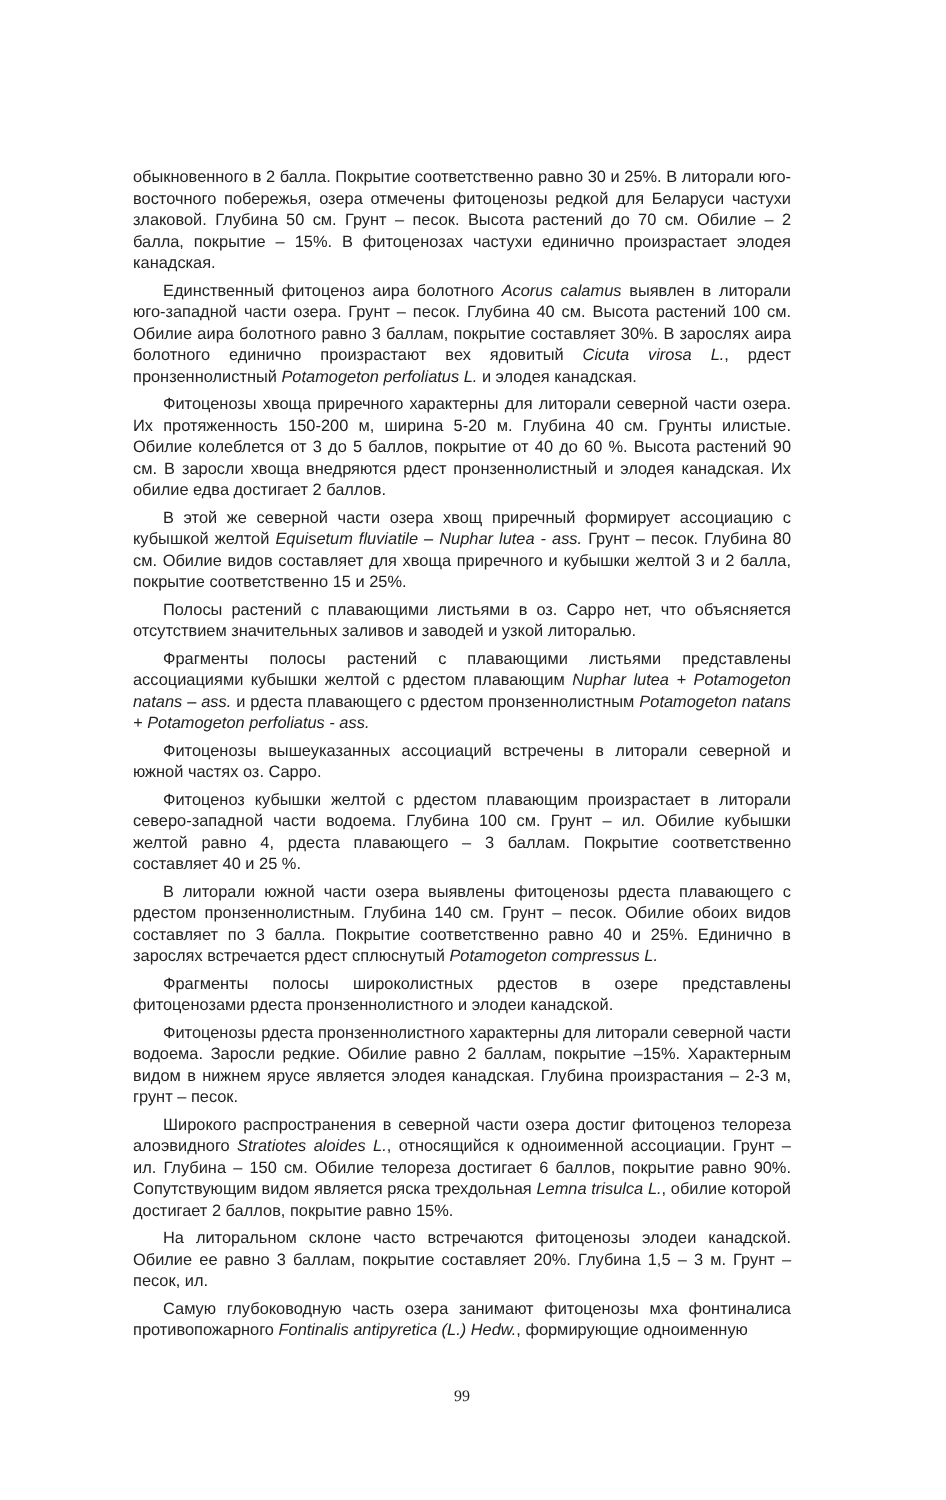обыкновенного в 2 балла. Покрытие соответственно равно 30 и 25%. В литорали юго-восточного побережья, озера отмечены фитоценозы редкой для Беларуси частухи злаковой. Глубина 50 см. Грунт – песок. Высота растений до 70 см. Обилие – 2 балла, покрытие – 15%. В фитоценозах частухи единично произрастает элодея канадская.
Единственный фитоценоз аира болотного Acorus calamus выявлен в литорали юго-западной части озера. Грунт – песок. Глубина 40 см. Высота растений 100 см. Обилие аира болотного равно 3 баллам, покрытие составляет 30%. В зарослях аира болотного единично произрастают вех ядовитый Cicuta virosa L., рдест пронзеннолистный Potamogeton perfoliatus L. и элодея канадская.
Фитоценозы хвоща приречного характерны для литорали северной части озера. Их протяженность 150-200 м, ширина 5-20 м. Глубина 40 см. Грунты илистые. Обилие колеблется от 3 до 5 баллов, покрытие от 40 до 60 %. Высота растений 90 см. В заросли хвоща внедряются рдест пронзеннолистный и элодея канадская. Их обилие едва достигает 2 баллов.
В этой же северной части озера хвощ приречный формирует ассоциацию с кубышкой желтой Equisetum fluviatile – Nuphar lutea - ass. Грунт – песок. Глубина 80 см. Обилие видов составляет для хвоща приречного и кубышки желтой 3 и 2 балла, покрытие соответственно 15 и 25%.
Полосы растений с плавающими листьями в оз. Сарро нет, что объясняется отсутствием значительных заливов и заводей и узкой литоралью.
Фрагменты полосы растений с плавающими листьями представлены ассоциациями кубышки желтой с рдестом плавающим Nuphar lutea + Potamogeton natans – ass. и рдеста плавающего с рдестом пронзеннолистным Potamogeton natans + Potamogeton perfoliatus - ass.
Фитоценозы вышеуказанных ассоциаций встречены в литорали северной и южной частях оз. Сарро.
Фитоценоз кубышки желтой с рдестом плавающим произрастает в литорали северо-западной части водоема. Глубина 100 см. Грунт – ил. Обилие кубышки желтой равно 4, рдеста плавающего – 3 баллам. Покрытие соответственно составляет 40 и 25 %.
В литорали южной части озера выявлены фитоценозы рдеста плавающего с рдестом пронзеннолистным. Глубина 140 см. Грунт – песок. Обилие обоих видов составляет по 3 балла. Покрытие соответственно равно 40 и 25%. Единично в зарослях встречается рдест сплюснутый Potamogeton compressus L.
Фрагменты полосы широколистных рдестов в озере представлены фитоценозами рдеста пронзеннолистного и элодеи канадской.
Фитоценозы рдеста пронзеннолистного характерны для литорали северной части водоема. Заросли редкие. Обилие равно 2 баллам, покрытие –15%. Характерным видом в нижнем ярусе является элодея канадская. Глубина произрастания – 2-3 м, грунт – песок.
Широкого распространения в северной части озера достиг фитоценоз телореза алоэвидного Stratiotes aloides L., относящийся к одноименной ассоциации. Грунт – ил. Глубина – 150 см. Обилие телореза достигает 6 баллов, покрытие равно 90%. Сопутствующим видом является ряска трехдольная Lemna trisulca L., обилие которой достигает 2 баллов, покрытие равно 15%.
На литоральном склоне часто встречаются фитоценозы элодеи канадской. Обилие ее равно 3 баллам, покрытие составляет 20%. Глубина 1,5 – 3 м. Грунт – песок, ил.
Самую глубоководную часть озера занимают фитоценозы мха фонтиналиса противопожарного Fontinalis antipyretica (L.) Hedw., формирующие одноименную
99